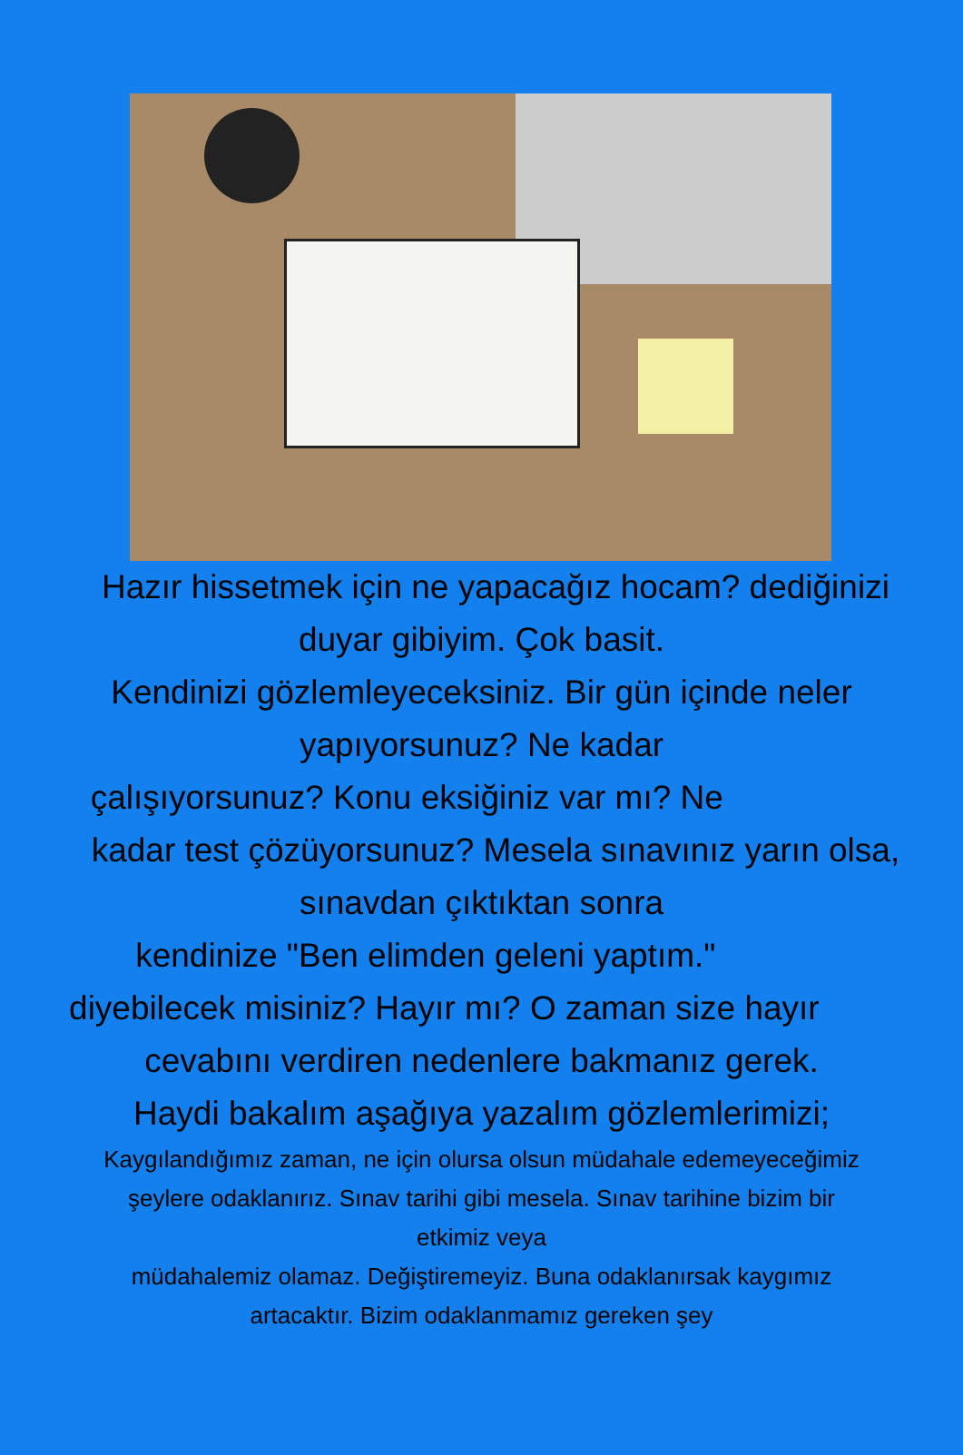Hazır hissetmek için ne yapacağız hocam? dediğinizi
duyar gibiyim. Çok basit.
Kendinizi gözlemleyeceksiniz. Bir gün içinde neler
yapıyorsunuz? Ne kadar
çalışıyorsunuz? Konu eksiğiniz var mı? Ne
kadar test çözüyorsunuz? Mesela sınavınız yarın olsa,
sınavdan çıktıktan sonra
kendinize "Ben elimden geleni yaptım."
diyebilecek misiniz? Hayır mı? O zaman size hayır
cevabını verdiren nedenlere bakmanız gerek.
Haydi bakalım aşağıya yazalım gözlemlerimizi;
Kaygılandığımız zaman, ne için olursa olsun müdahale edemeyeceğimiz
şeylere odaklanırız. Sınav tarihi gibi mesela. Sınav tarihine bizim bir
etkimiz veya
müdahalemiz olamaz. Değiştiremeyiz. Buna odaklanırsak kaygımız
artacaktır. Bizim odaklanmamız gereken şey